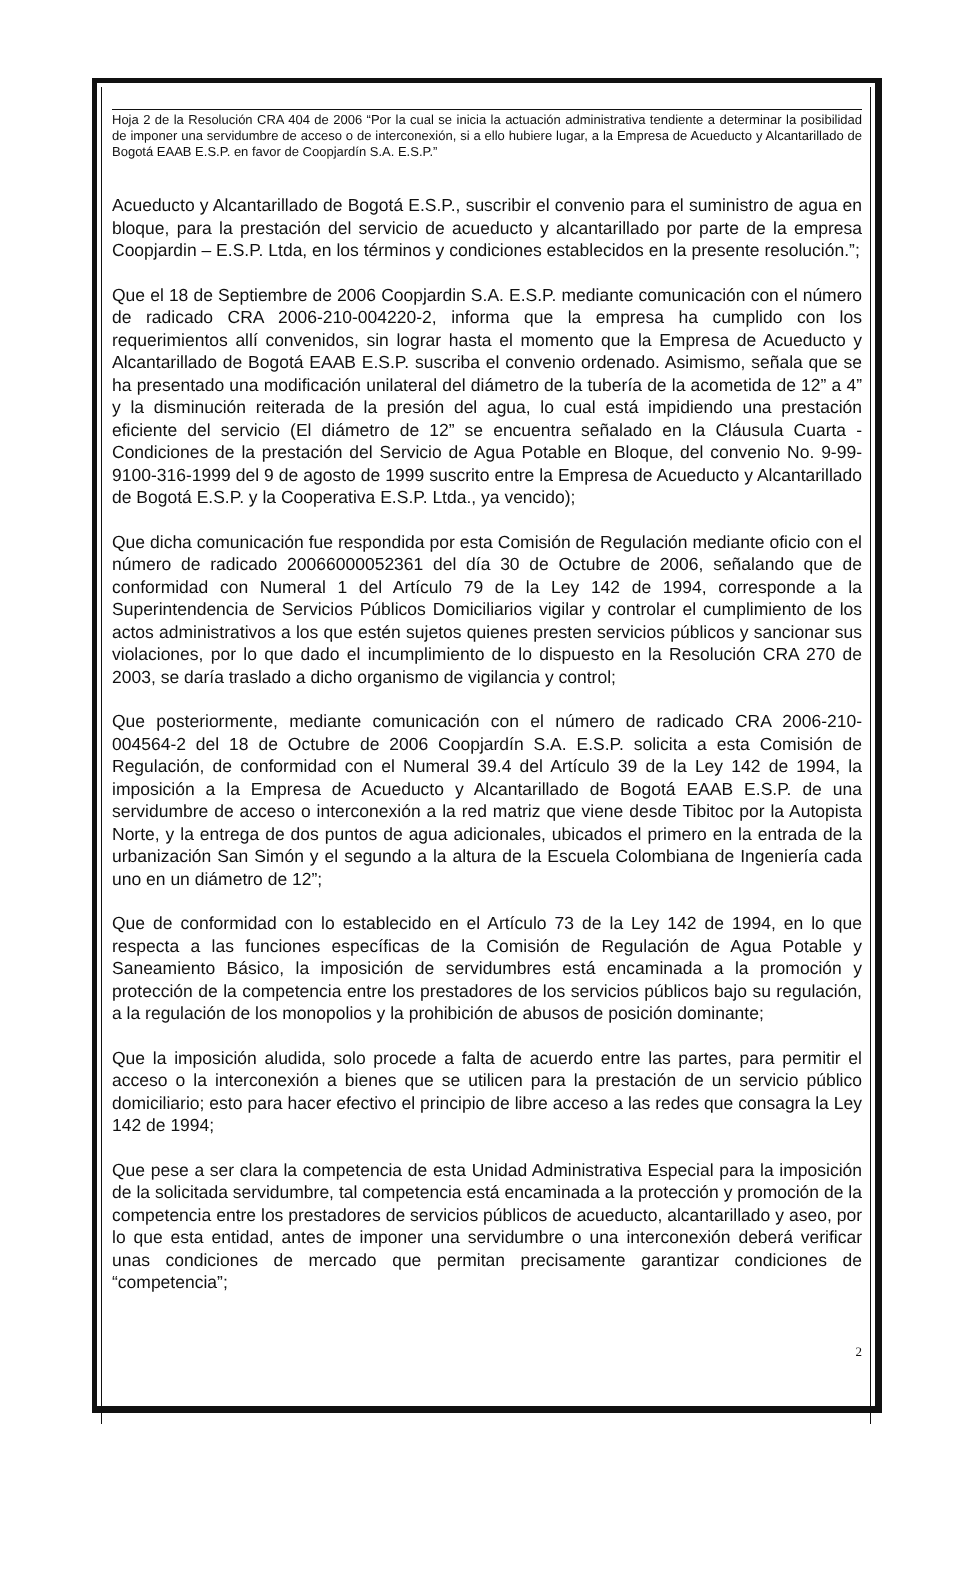Hoja 2 de la Resolución CRA 404 de 2006 “Por la cual se inicia la actuación administrativa tendiente a determinar la posibilidad de imponer una servidumbre de acceso o de interconexión, si a ello hubiere lugar, a la Empresa de Acueducto y Alcantarillado de Bogotá EAAB E.S.P. en favor de Coopjardín S.A. E.S.P.”
Acueducto y Alcantarillado de Bogotá E.S.P., suscribir el convenio para el suministro de agua en bloque, para la prestación del servicio de acueducto y alcantarillado por parte de la empresa Coopjardin – E.S.P. Ltda, en los términos y condiciones establecidos en la presente resolución.”;
Que el 18 de Septiembre de 2006 Coopjardin S.A. E.S.P. mediante comunicación con el número de radicado CRA 2006-210-004220-2, informa que la empresa ha cumplido con los requerimientos allí convenidos, sin lograr hasta el momento que la Empresa de Acueducto y Alcantarillado de Bogotá EAAB E.S.P. suscriba el convenio ordenado. Asimismo, señala que se ha presentado una modificación unilateral del diámetro de la tubería de la acometida de 12” a 4” y la disminución reiterada de la presión del agua, lo cual está impidiendo una prestación eficiente del servicio (El diámetro de 12” se encuentra señalado en la Cláusula Cuarta -Condiciones de la prestación del Servicio de Agua Potable en Bloque, del convenio No. 9-99-9100-316-1999 del 9 de agosto de 1999 suscrito entre la Empresa de Acueducto y Alcantarillado de Bogotá E.S.P. y la Cooperativa E.S.P. Ltda., ya vencido);
Que dicha comunicación fue respondida por esta Comisión de Regulación mediante oficio con el número de radicado 20066000052361 del día 30 de Octubre de 2006, señalando que de conformidad con Numeral 1 del Artículo 79 de la Ley 142 de 1994, corresponde a la Superintendencia de Servicios Públicos Domiciliarios vigilar y controlar el cumplimiento de los actos administrativos a los que estén sujetos quienes presten servicios públicos y sancionar sus violaciones, por lo que dado el incumplimiento de lo dispuesto en la Resolución CRA 270 de 2003, se daría traslado a dicho organismo de vigilancia y control;
Que posteriormente, mediante comunicación con el número de radicado CRA 2006-210-004564-2 del 18 de Octubre de 2006 Coopjardín S.A. E.S.P. solicita a esta Comisión de Regulación, de conformidad con el Numeral 39.4 del Artículo 39 de la Ley 142 de 1994, la imposición a la Empresa de Acueducto y Alcantarillado de Bogotá EAAB E.S.P. de una servidumbre de acceso o interconexión a la red matriz que viene desde Tibitoc por la Autopista Norte, y la entrega de dos puntos de agua adicionales, ubicados el primero en la entrada de la urbanización San Simón y el segundo a la altura de la Escuela Colombiana de Ingeniería cada uno en un diámetro de 12”;
Que de conformidad con lo establecido en el Artículo 73 de la Ley 142 de 1994, en lo que respecta a las funciones específicas de la Comisión de Regulación de Agua Potable y Saneamiento Básico, la imposición de servidumbres está encaminada a la promoción y protección de la competencia entre los prestadores de los servicios públicos bajo su regulación, a la regulación de los monopolios y la prohibición de abusos de posición dominante;
Que la imposición aludida, solo procede a falta de acuerdo entre las partes, para permitir el acceso o la interconexión a bienes que se utilicen para la prestación de un servicio público domiciliario; esto para hacer efectivo el principio de libre acceso a las redes que consagra la Ley 142 de 1994;
Que pese a ser clara la competencia de esta Unidad Administrativa Especial para la imposición de la solicitada servidumbre, tal competencia está encaminada a la protección y promoción de la competencia entre los prestadores de servicios públicos de acueducto, alcantarillado y aseo, por lo que esta entidad, antes de imponer una servidumbre o una interconexión deberá verificar unas condiciones de mercado que permitan precisamente garantizar condiciones de “competencia”;
2